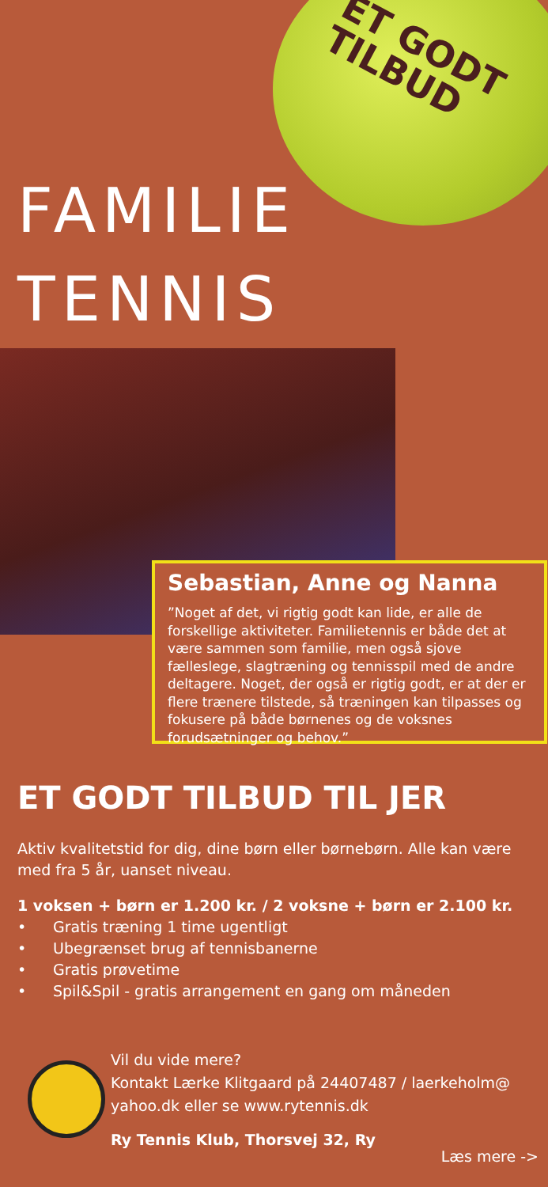ET GODT TILBUD
FAMILIE
TENNIS
Sebastian, Anne og Nanna
”Noget af det, vi rigtig godt kan lide, er alle de forskellige aktiviteter. Familietennis er både det at være sammen som familie, men også sjove fællеslege, slagtræning og tennisspil med de andre deltagere. Noget, der også er rigtig godt, er at der er flere trænere tilstede, så træningen kan tilpasses og fokusere på både børnenes og de voksnes forudsætninger og behov.”
ET GODT TILBUD TIL JER
Aktiv kvalitetstid for dig, dine børn eller børnebørn. Alle kan være med fra 5 år, uanset niveau.
1 voksen + børn er 1.200 kr. / 2 voksne + børn er 2.100 kr.
• Gratis træning 1 time ugentligt
• Ubegrænset brug af tennisbanerne
• Gratis prøvetime
• Spil&Spil - gratis arrangement en gang om måneden
Vil du vide mere?
Kontakt Lærke Klitgaard på 24407487 / laerkeholm@
yahoo.dk eller se www.rytennis.dk
Ry Tennis Klub, Thorsvej 32, Ry
Læs mere ->